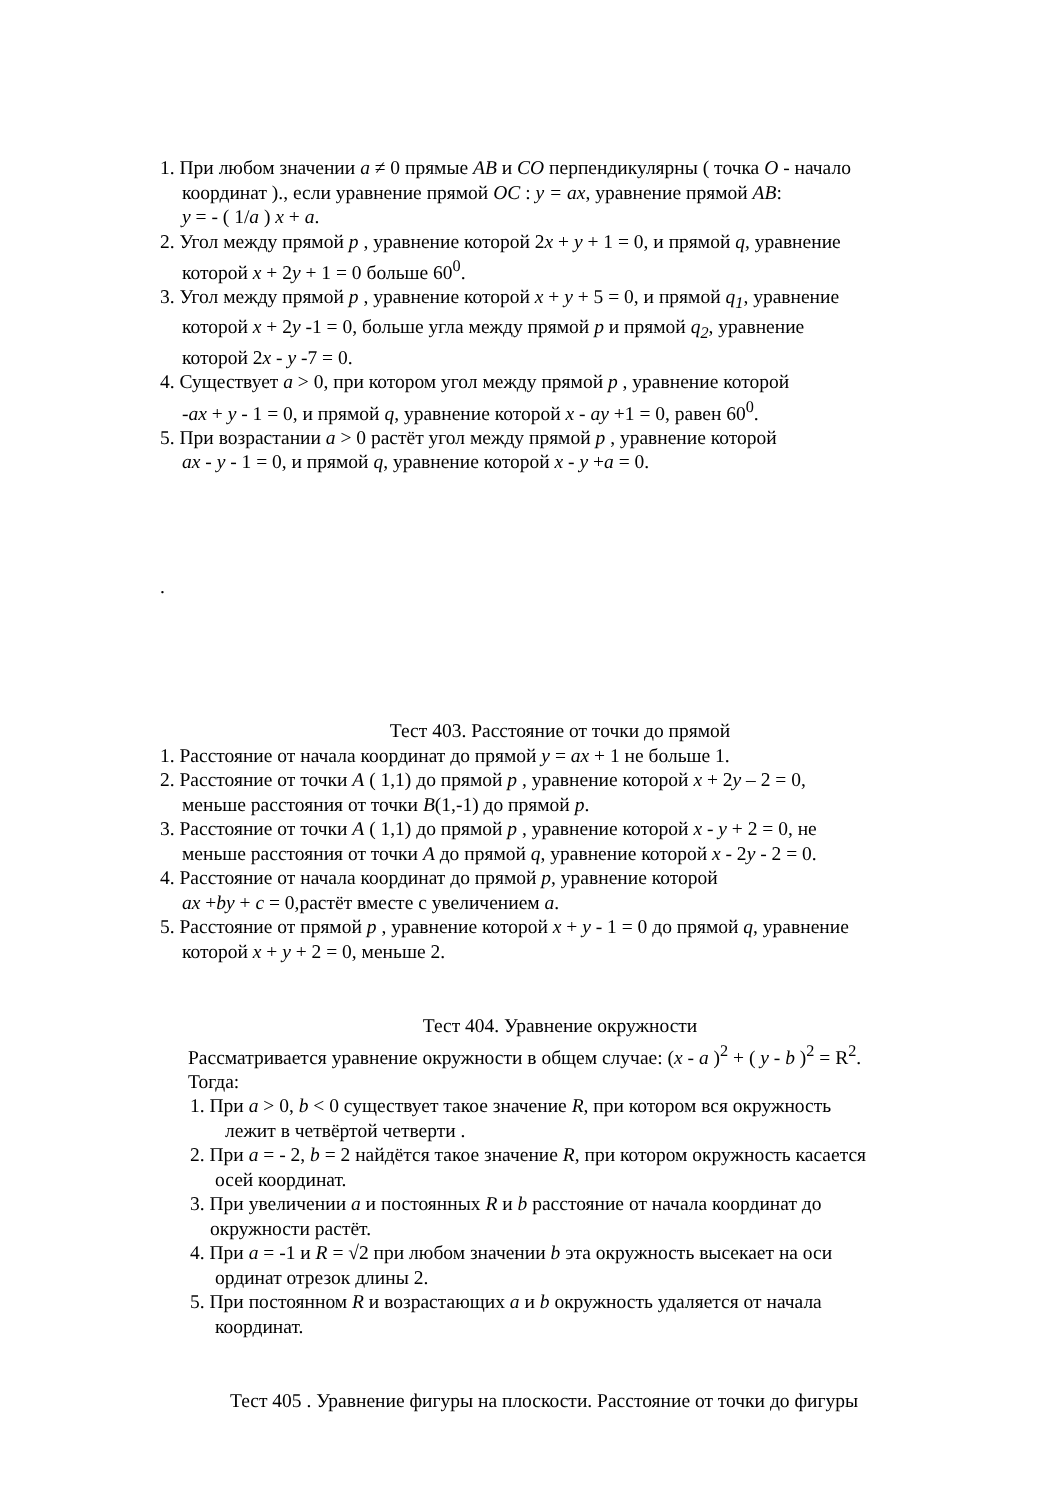1. При любом значении a ≠ 0 прямые AB и CO перпендикулярны ( точка O - начало
координат )., если уравнение прямой OC : y = ax, уравнение прямой AB:
y = - ( 1/a ) x + a.
2. Угол между прямой p , уравнение которой 2x + y + 1 = 0, и прямой q, уравнение
которой x + 2y + 1 = 0 больше 60<sup>0</sup>.
3. Угол между прямой p , уравнение которой x + y + 5 = 0, и прямой q<sub>1</sub>, уравнение
которой x + 2y -1 = 0, больше угла между прямой p и прямой q<sub>2</sub>, уравнение
которой 2x - y -7 = 0.
4. Существует a > 0, при котором угол между прямой p , уравнение которой
-ax + y - 1 = 0, и прямой q, уравнение которой x - ay +1 = 0, равен 60<sup>0</sup>.
5. При возрастании a > 0 растёт угол между прямой p , уравнение которой
ax - y - 1 = 0, и прямой q, уравнение которой x - y +a = 0.
.
Тест 403. Расстояние от точки до прямой
1. Расстояние от начала координат до прямой y = ax + 1 не больше 1.
2. Расстояние от точки A ( 1,1) до прямой p , уравнение которой x + 2y – 2 = 0,
меньше расстояния от точки B(1,-1) до прямой p.
3. Расстояние от точки A ( 1,1) до прямой p , уравнение которой x - y + 2 = 0, не
меньше расстояния от точки A до прямой q, уравнение которой x - 2y - 2 = 0.
4. Расстояние от начала координат до прямой p, уравнение которой
ax +by + c = 0,растёт вместе с увеличением a.
5. Расстояние от прямой p , уравнение которой x + y - 1 = 0 до прямой q, уравнение
которой x + y + 2 = 0, меньше 2.
Тест 404. Уравнение окружности
Рассматривается уравнение окружности в общем случае: (x - a )<sup>2</sup> + ( y - b )<sup>2</sup> = R<sup>2</sup>.
Тогда:
1. При a > 0, b < 0 существует такое значение R, при котором вся окружность
лежит в четвёртой четверти .
2. При a = - 2, b = 2 найдётся такое значение R, при котором окружность касается
осей координат.
3. При увеличении a и постоянных R и b расстояние от начала координат до
окружности растёт.
4. При a = -1 и R = √2 при любом значении b эта окружность высекает на оси
ординат отрезок длины 2.
5. При постоянном R и возрастающих a и b окружность удаляется от начала
координат.
Тест 405 . Уравнение фигуры на плоскости. Расстояние от точки до фигуры